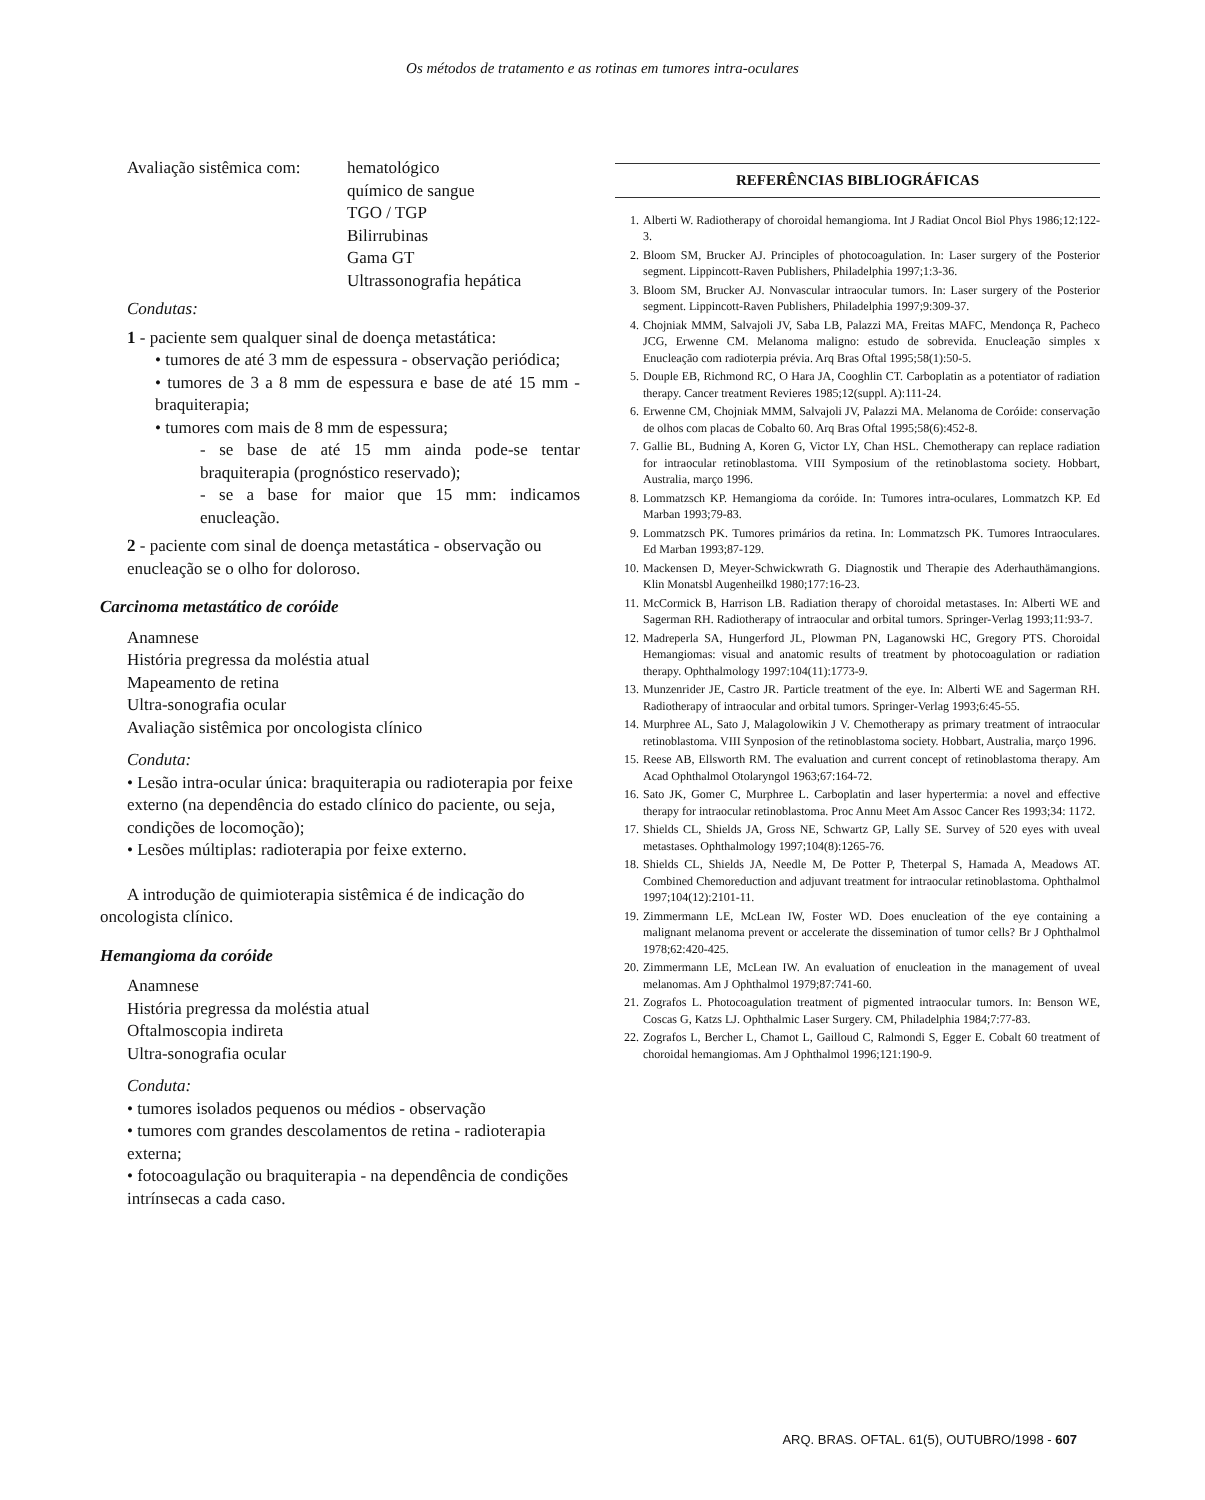Os métodos de tratamento e as rotinas em tumores intra-oculares
Avaliação sistêmica com:
hematológico
químico de sangue
TGO / TGP
Bilirrubinas
Gama GT
Ultrassonografia hepática
Condutas:
1 - paciente sem qualquer sinal de doença metastática:
• tumores de até 3 mm de espessura - observação periódica;
• tumores de 3 a 8 mm de espessura e base de até 15 mm - braquiterapia;
• tumores com mais de 8 mm de espessura;
- se base de até 15 mm ainda pode-se tentar braquiterapia (prognóstico reservado);
- se a base for maior que 15 mm: indicamos enucleação.
2 - paciente com sinal de doença metastática - observação ou enucleação se o olho for doloroso.
Carcinoma metastático de coróide
Anamnese
História pregressa da moléstia atual
Mapeamento de retina
Ultra-sonografia ocular
Avaliação sistêmica por oncologista clínico
Conduta:
• Lesão intra-ocular única: braquiterapia ou radioterapia por feixe externo (na dependência do estado clínico do paciente, ou seja, condições de locomoção);
• Lesões múltiplas: radioterapia por feixe externo.
A introdução de quimioterapia sistêmica é de indicação do oncologista clínico.
Hemangioma da coróide
Anamnese
História pregressa da moléstia atual
Oftalmoscopia indireta
Ultra-sonografia ocular
Conduta:
• tumores isolados pequenos ou médios - observação
• tumores com grandes descolamentos de retina - radioterapia externa;
• fotocoagulação ou braquiterapia - na dependência de condições intrínsecas a cada caso.
REFERÊNCIAS BIBLIOGRÁFICAS
1. Alberti W. Radiotherapy of choroidal hemangioma. Int J Radiat Oncol Biol Phys 1986;12:122-3.
2. Bloom SM, Brucker AJ. Principles of photocoagulation. In: Laser surgery of the Posterior segment. Lippincott-Raven Publishers, Philadelphia 1997;1:3-36.
3. Bloom SM, Brucker AJ. Nonvascular intraocular tumors. In: Laser surgery of the Posterior segment. Lippincott-Raven Publishers, Philadelphia 1997;9:309-37.
4. Chojniak MMM, Salvajoli JV, Saba LB, Palazzi MA, Freitas MAFC, Mendonça R, Pacheco JCG, Erwenne CM. Melanoma maligno: estudo de sobrevida. Enucleação simples x Enucleação com radioterpia prévia. Arq Bras Oftal 1995;58(1):50-5.
5. Douple EB, Richmond RC, O Hara JA, Cooghlin CT. Carboplatin as a potentiator of radiation therapy. Cancer treatment Revieres 1985;12(suppl. A):111-24.
6. Erwenne CM, Chojniak MMM, Salvajoli JV, Palazzi MA. Melanoma de Coróide: conservação de olhos com placas de Cobalto 60. Arq Bras Oftal 1995;58(6):452-8.
7. Gallie BL, Budning A, Koren G, Victor LY, Chan HSL. Chemotherapy can replace radiation for intraocular retinoblastoma. VIII Symposium of the retinoblastoma society. Hobbart, Australia, março 1996.
8. Lommatzsch KP. Hemangioma da coróide. In: Tumores intra-oculares, Lommatzch KP. Ed Marban 1993;79-83.
9. Lommatzsch PK. Tumores primários da retina. In: Lommatzsch PK. Tumores Intraoculares. Ed Marban 1993;87-129.
10. Mackensen D, Meyer-Schwickwrath G. Diagnostik und Therapie des Aderhauthämangions. Klin Monatsbl Augenheilkd 1980;177:16-23.
11. McCormick B, Harrison LB. Radiation therapy of choroidal metastases. In: Alberti WE and Sagerman RH. Radiotherapy of intraocular and orbital tumors. Springer-Verlag 1993;11:93-7.
12. Madreperla SA, Hungerford JL, Plowman PN, Laganowski HC, Gregory PTS. Choroidal Hemangiomas: visual and anatomic results of treatment by photocoagulation or radiation therapy. Ophthalmology 1997:104(11):1773-9.
13. Munzenrider JE, Castro JR. Particle treatment of the eye. In: Alberti WE and Sagerman RH. Radiotherapy of intraocular and orbital tumors. Springer-Verlag 1993;6:45-55.
14. Murphree AL, Sato J, Malagolowikin J V. Chemotherapy as primary treatment of intraocular retinoblastoma. VIII Synposion of the retinoblastoma society. Hobbart, Australia, março 1996.
15. Reese AB, Ellsworth RM. The evaluation and current concept of retinoblastoma therapy. Am Acad Ophthalmol Otolaryngol 1963;67:164-72.
16. Sato JK, Gomer C, Murphree L. Carboplatin and laser hypertermia: a novel and effective therapy for intraocular retinoblastoma. Proc Annu Meet Am Assoc Cancer Res 1993;34: 1172.
17. Shields CL, Shields JA, Gross NE, Schwartz GP, Lally SE. Survey of 520 eyes with uveal metastases. Ophthalmology 1997;104(8):1265-76.
18. Shields CL, Shields JA, Needle M, De Potter P, Theterpal S, Hamada A, Meadows AT. Combined Chemoreduction and adjuvant treatment for intraocular retinoblastoma. Ophthalmol 1997;104(12):2101-11.
19. Zimmermann LE, McLean IW, Foster WD. Does enucleation of the eye containing a malignant melanoma prevent or accelerate the dissemination of tumor cells? Br J Ophthalmol 1978;62:420-425.
20. Zimmermann LE, McLean IW. An evaluation of enucleation in the management of uveal melanomas. Am J Ophthalmol 1979;87:741-60.
21. Zografos L. Photocoagulation treatment of pigmented intraocular tumors. In: Benson WE, Coscas G, Katzs LJ. Ophthalmic Laser Surgery. CM, Philadelphia 1984;7:77-83.
22. Zografos L, Bercher L, Chamot L, Gailloud C, Ralmondi S, Egger E. Cobalt 60 treatment of choroidal hemangiomas. Am J Ophthalmol 1996;121:190-9.
ARQ. BRAS. OFTAL. 61(5), OUTUBRO/1998 - 607